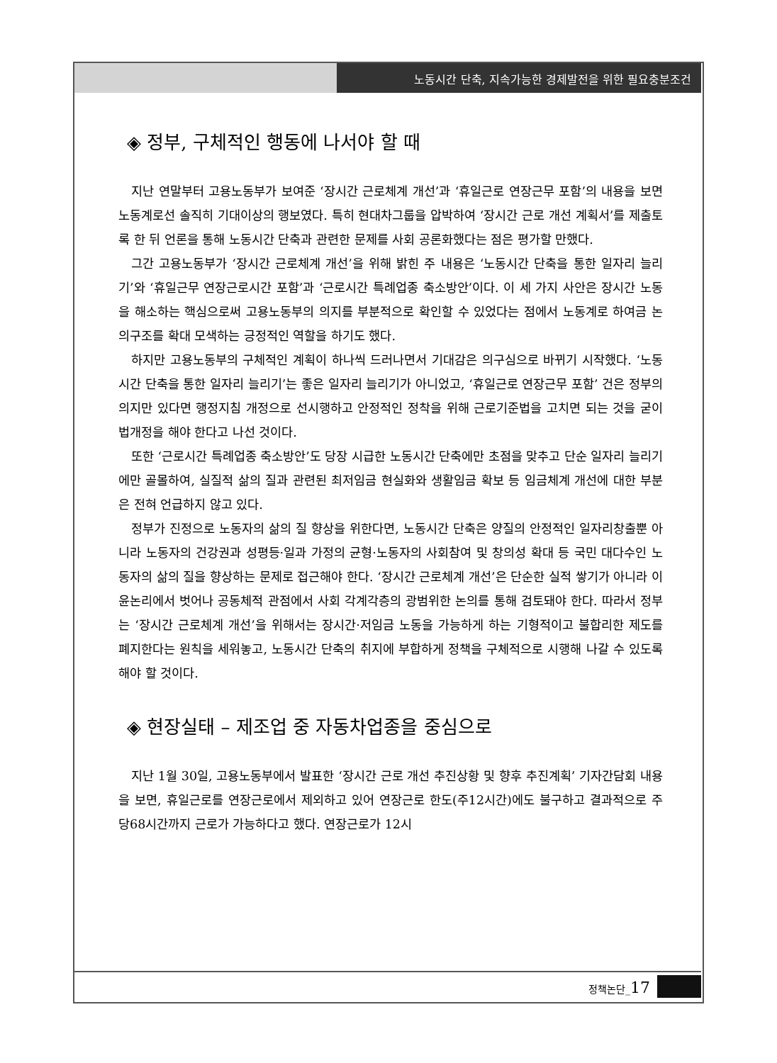노동시간 단축, 지속가능한 경제발전을 위한 필요충분조건
◈ 정부, 구체적인 행동에 나서야 할 때
지난 연말부터 고용노동부가 보여준 ‘장시간 근로체계 개선’과 ‘휴일근로 연장근무 포함’의 내용을 보면 노동계로선 솔직히 기대이상의 행보였다. 특히 현대차그룹을 압박하여 ‘장시간 근로 개선 계획서’를 제출토록 한 뒤 언론을 통해 노동시간 단축과 관련한 문제를 사회 공론화했다는 점은 평가할 만했다.
그간 고용노동부가 ‘장시간 근로체계 개선’을 위해 밝힌 주 내용은 ‘노동시간 단축을 통한 일자리 늘리기’와 ‘휴일근무 연장근로시간 포함’과 ‘근로시간 특례업종 축소방안’이다. 이 세 가지 사안은 장시간 노동을 해소하는 핵심으로써 고용노동부의 의지를 부분적으로 확인할 수 있었다는 점에서 노동계로 하여금 논의구조를 확대 모색하는 긍정적인 역할을 하기도 했다.
하지만 고용노동부의 구체적인 계획이 하나씩 드러나면서 기대감은 의구심으로 바뀌기 시작했다. ‘노동시간 단축을 통한 일자리 늘리기’는 좋은 일자리 늘리기가 아니었고, ‘휴일근로 연장근무 포함’ 건은 정부의 의지만 있다면 행정지침 개정으로 선시행하고 안정적인 정착을 위해 근로기준법을 고치면 되는 것을 굳이 법개정을 해야 한다고 나선 것이다.
또한 ‘근로시간 특례업종 축소방안’도 당장 시급한 노동시간 단축에만 초점을 맞추고 단순 일자리 늘리기에만 골몰하여, 실질적 삶의 질과 관련된 최저임금 현실화와 생활임금 확보 등 임금체계 개선에 대한 부분은 전혀 언급하지 않고 있다.
정부가 진정으로 노동자의 삶의 질 향상을 위한다면, 노동시간 단축은 양질의 안정적인 일자리창출뿐 아니라 노동자의 건강권과 성평등·일과 가정의 균형·노동자의 사회참여 및 창의성 확대 등 국민 대다수인 노동자의 삶의 질을 향상하는 문제로 접근해야 한다. ‘장시간 근로체계 개선’은 단순한 실적 쌓기가 아니라 이윤논리에서 벗어나 공동체적 관점에서 사회 각계각층의 광범위한 논의를 통해 검토돼야 한다. 따라서 정부는 ‘장시간 근로체계 개선’을 위해서는 장시간·저임금 노동을 가능하게 하는 기형적이고 불합리한 제도를 폐지한다는 원칙을 세워놓고, 노동시간 단축의 취지에 부합하게 정책을 구체적으로 시행해 나갈 수 있도록 해야 할 것이다.
◈ 현장실태 – 제조업 중 자동차업종을 중심으로
지난 1월 30일, 고용노동부에서 발표한 ‘장시간 근로 개선 추진상황 및 향후 추진계획’ 기자간담회 내용을 보면, 휴일근로를 연장근로에서 제외하고 있어 연장근로 한도(주12시간)에도 불구하고 결과적으로 주당68시간까지 근로가 가능하다고 했다. 연장근로가 12시
정책논단_17